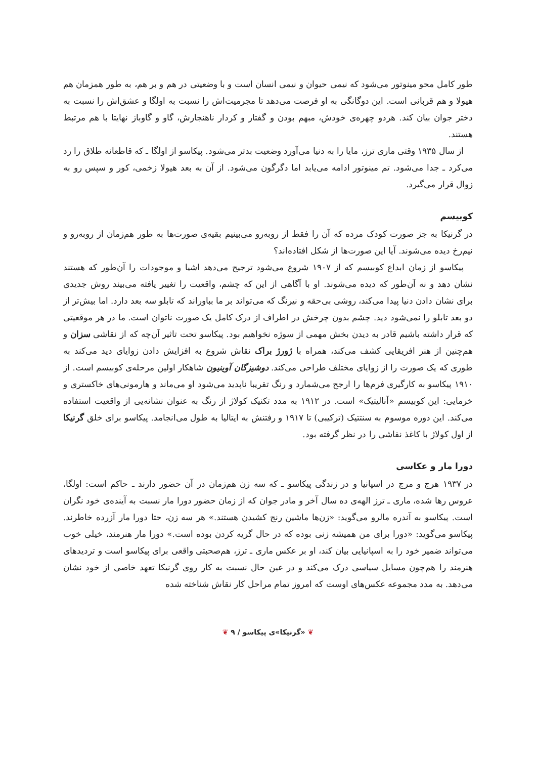طور کامل محو مینوتور می‌شود که نیمی حیوان و نیمی انسان است و با وضعیتی در هم و بر هم، به طور همزمان هم هیولا و هم قربانی است. این دوگانگی به او فرصت می‌دهد تا مجرمیت‌اش را نسبت به اولگا و عشق‌اش را نسبت به دختر جوان بیان کند. هردو چهره‌ی خودش، مبهم بودن و گفتار و کردار ناهنجارش، گاو و گاوباز نهایتا با هم مرتبط هستند.
از سال ۱۹۳۵ وقتی ماری ترز، مایا را به دنیا می‌آورد وضعیت بدتر می‌شود. پیکاسو از اولگا ـ که قاطعانه طلاق را رد می‌کرد ـ جدا می‌شود. تم مینوتور ادامه می‌یابد اما دگرگون می‌شود. از آن به بعد هیولا زخمی، کور و سپس رو به زوال قرار می‌گیرد.
کوبیسم
در گرنیکا به جز صورت کودک مرده که آن را فقط از روبه‌رو می‌بینیم بقیه‌ی صورت‌ها به طور هم‌زمان از روبه‌رو و نیم‌رخ دیده می‌شوند. آیا این صورت‌ها از شکل افتاده‌اند؟
پیکاسو از زمان ابداع کوبیسم که از ۱۹۰۷ شروع می‌شود ترجیح می‌دهد اشیا و موجودات را آن‌طور که هستند نشان دهد و نه آن‌طور که دیده می‌شوند. او با آگاهی از این که چشم، واقعیت را تغییر یافته می‌بیند روش جدیدی برای نشان دادن دنیا پیدا می‌کند، روشی بی‌حقه و نیرنگ که می‌تواند بر ما بباوراند که تابلو سه بعد دارد. اما بیش‌تر از دو بعد تابلو را نمی‌شود دید. چشم بدون چرخش در اطراف از درک کامل یک صورت ناتوان است. ما در هر موقعیتی که قرار داشته باشیم قادر به دیدن بخش مهمی از سوژه نخواهیم بود. پیکاسو تحت تاثیر آن‌چه که از نقاشی سزان و هم‌چنین از هنر افریقایی کشف می‌کند، همراه با ژورژ براک نقاش شروع به افزایش دادن زوایای دید می‌کند به طوری که یک صورت را از زوایای مختلف طراحی می‌کند. دوشیزگان آوینیون شاهکار اولین مرحله‌ی کوبیسم است. از ۱۹۱۰ پیکاسو به کارگیری فرم‌ها را ارجح می‌شمارد و رنگ تقریبا ناپدید می‌شود او می‌ماند و هارمونی‌های خاکستری و خرمایی: این کوبیسم «آنالیتیک» است. در ۱۹۱۲ به مدد تکنیک کولاژ از رنگ به عنوان نشانه‌یی از واقعیت استفاده می‌کند. این دوره موسوم به سنتتیک (ترکیبی) تا ۱۹۱۷ و رفتنش به ایتالیا به طول می‌انجامد. پیکاسو برای خلق گرنیکا از اول کولاژ با کاغذ نقاشی را در نظر گرفته بود.
دورا مار و عکاسی
در ۱۹۳۷ هرج و مرج در اسپانیا و در زندگی پیکاسو ـ که سه زن هم‌زمان در آن حضور دارند ـ حاکم است: اولگا، عروس رها شده، ماری ـ ترز الهه‌ی ده سال آخر و مادر جوان که از زمان حضور دورا مار نسبت به آینده‌ی خود نگران است. پیکاسو به آندره مالرو می‌گوید: «زن‌ها ماشین رنج کشیدن هستند.» هر سه زن، حتا دورا مار آزرده خاطرند. پیکاسو می‌گوید: «دورا برای من همیشه زنی بوده که در حال گریه کردن بوده است.» دورا مار هنرمند، خیلی خوب می‌تواند ضمیر خود را به اسپانیایی بیان کند، او بر عکس ماری ـ ترز، هم‌صحبتی واقعی برای پیکاسو است و تردیدهای هنرمند را هم‌چون مسایل سیاسی درک می‌کند و در عین حال نسبت به کار روی گرنیکا تعهد خاصی از خود نشان می‌دهد. به مدد مجموعه عکس‌های اوست که امروز تمام مراحل کار نقاش شناخته شده
❦ «گرنیکا»ی پیکاسو / ۹ ❦